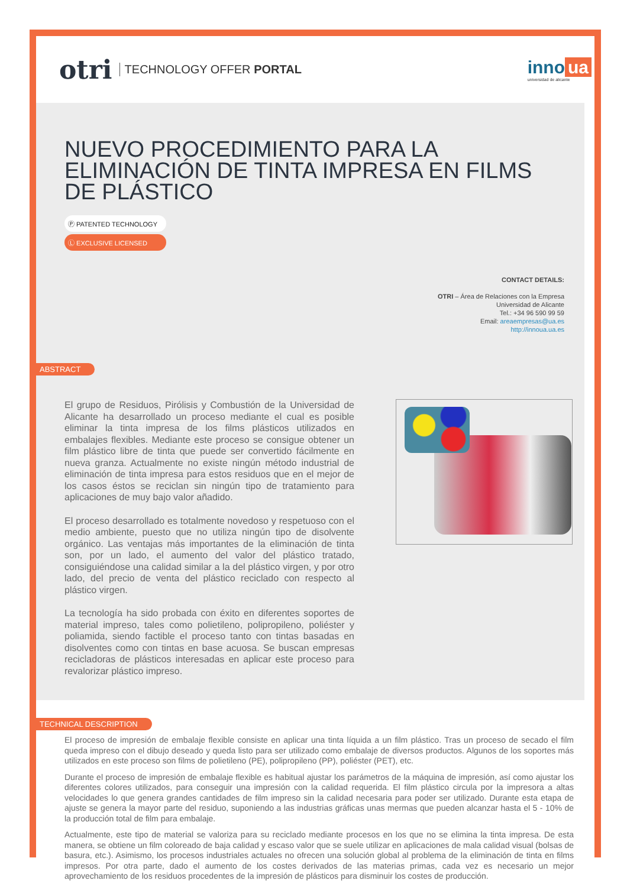otri TECHNOLOGY OFFER PORTAL
inno ua
universidad de alicante
NUEVO PROCEDIMIENTO PARA LA ELIMINACIÓN DE TINTA IMPRESA EN FILMS DE PLÁSTICO
Ⓟ PATENTED TECHNOLOGY
Ⓛ EXCLUSIVE LICENSED
CONTACT DETAILS:
OTRI – Área de Relaciones con la Empresa
Universidad de Alicante
Tel.: +34 96 590 99 59
Email: areaempresas@ua.es
http://innoua.ua.es
ABSTRACT
El grupo de Residuos, Pirólisis y Combustión de la Universidad de Alicante ha desarrollado un proceso mediante el cual es posible eliminar la tinta impresa de los films plásticos utilizados en embalajes flexibles. Mediante este proceso se consigue obtener un film plástico libre de tinta que puede ser convertido fácilmente en nueva granza. Actualmente no existe ningún método industrial de eliminación de tinta impresa para estos residuos que en el mejor de los casos éstos se reciclan sin ningún tipo de tratamiento para aplicaciones de muy bajo valor añadido.
El proceso desarrollado es totalmente novedoso y respetuoso con el medio ambiente, puesto que no utiliza ningún tipo de disolvente orgánico. Las ventajas más importantes de la eliminación de tinta son, por un lado, el aumento del valor del plástico tratado, consiguiéndose una calidad similar a la del plástico virgen, y por otro lado, del precio de venta del plástico reciclado con respecto al plástico virgen.
La tecnología ha sido probada con éxito en diferentes soportes de material impreso, tales como polietileno, polipropileno, poliéster y poliamida, siendo factible el proceso tanto con tintas basadas en disolventes como con tintas en base acuosa. Se buscan empresas recicladoras de plásticos interesadas en aplicar este proceso para revalorizar plástico impreso.
TECHNICAL DESCRIPTION
El proceso de impresión de embalaje flexible consiste en aplicar una tinta líquida a un film plástico. Tras un proceso de secado el film queda impreso con el dibujo deseado y queda listo para ser utilizado como embalaje de diversos productos. Algunos de los soportes más utilizados en este proceso son films de polietileno (PE), polipropileno (PP), poliéster (PET), etc.
Durante el proceso de impresión de embalaje flexible es habitual ajustar los parámetros de la máquina de impresión, así como ajustar los diferentes colores utilizados, para conseguir una impresión con la calidad requerida. El film plástico circula por la impresora a altas velocidades lo que genera grandes cantidades de film impreso sin la calidad necesaria para poder ser utilizado. Durante esta etapa de ajuste se genera la mayor parte del residuo, suponiendo a las industrias gráficas unas mermas que pueden alcanzar hasta el 5 - 10% de la producción total de film para embalaje.
Actualmente, este tipo de material se valoriza para su reciclado mediante procesos en los que no se elimina la tinta impresa. De esta manera, se obtiene un film coloreado de baja calidad y escaso valor que se suele utilizar en aplicaciones de mala calidad visual (bolsas de basura, etc.). Asimismo, los procesos industriales actuales no ofrecen una solución global al problema de la eliminación de tinta en films impresos. Por otra parte, dado el aumento de los costes derivados de las materias primas, cada vez es necesario un mejor aprovechamiento de los residuos procedentes de la impresión de plásticos para disminuir los costes de producción.